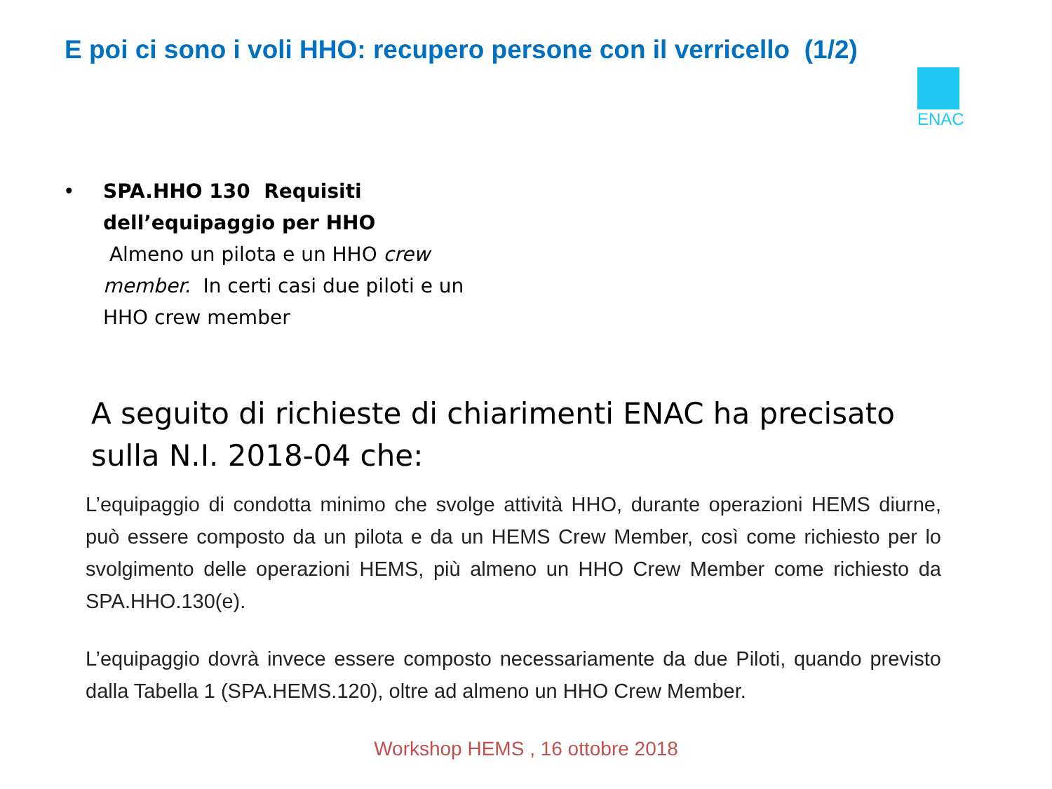E poi ci sono i voli HHO: recupero persone con il verricello (1/2)
ENAC
•
SPA.HHO 130 Requisiti dell’equipaggio per HHO
Almeno un pilota e un HHO crew member. In certi casi due piloti e un HHO crew member
A seguito di richieste di chiarimenti ENAC ha precisato sulla N.I. 2018-04 che:
L’equipaggio di condotta minimo che svolge attività HHO, durante operazioni HEMS diurne, può essere composto da un pilota e da un HEMS Crew Member, così come richiesto per lo svolgimento delle operazioni HEMS, più almeno un HHO Crew Member come richiesto da SPA.HHO.130(e).
L’equipaggio dovrà invece essere composto necessariamente da due Piloti, quando previsto dalla Tabella 1 (SPA.HEMS.120), oltre ad almeno un HHO Crew Member.
Workshop HEMS , 16 ottobre 2018